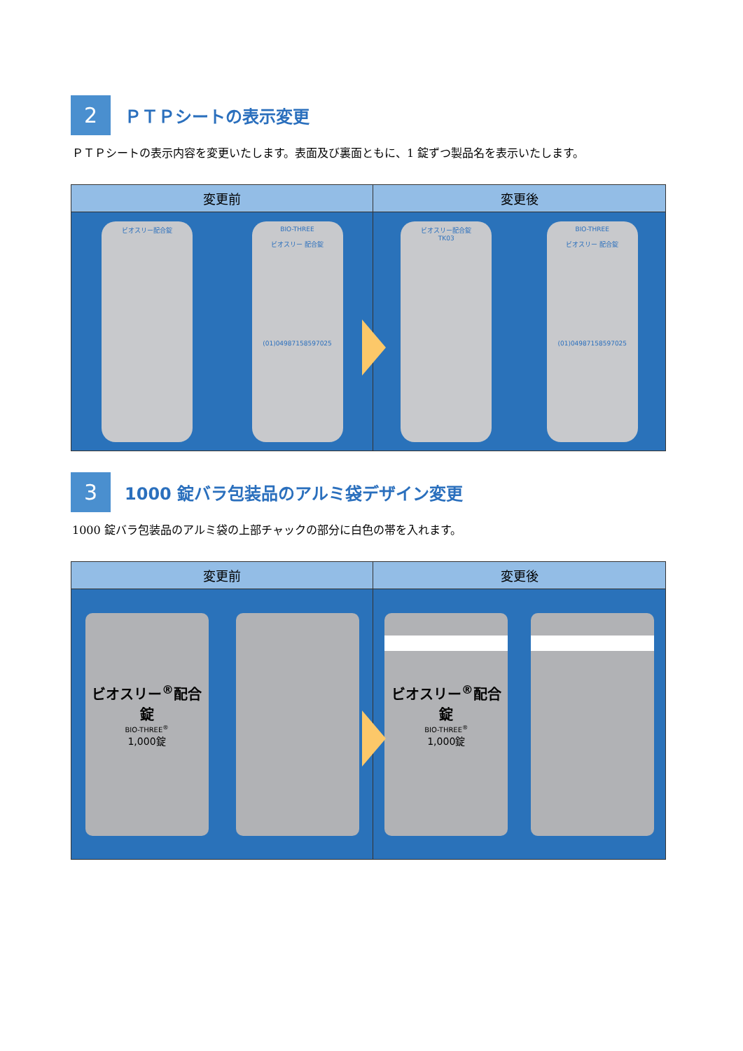2
ＰＴＰシートの表示変更
ＰＴＰシートの表示内容を変更いたします。表面及び裏面ともに、1 錠ずつ製品名を表示いたします。
変更前
変更後
ビオスリー配合錠
BIO-THREE
ビオスリー 配合錠
(01)04987158597025
ビオスリー配合錠
TK03
BIO-THREE
ビオスリー 配合錠
(01)04987158597025
3
1000 錠バラ包装品のアルミ袋デザイン変更
1000 錠バラ包装品のアルミ袋の上部チャックの部分に白色の帯を入れます。
変更前
変更後
ビオスリー<sup>®</sup>配合錠
BIO-THREE<sup>®</sup>
1,000錠
ビオスリー<sup>®</sup>配合錠
BIO-THREE<sup>®</sup>
1,000錠